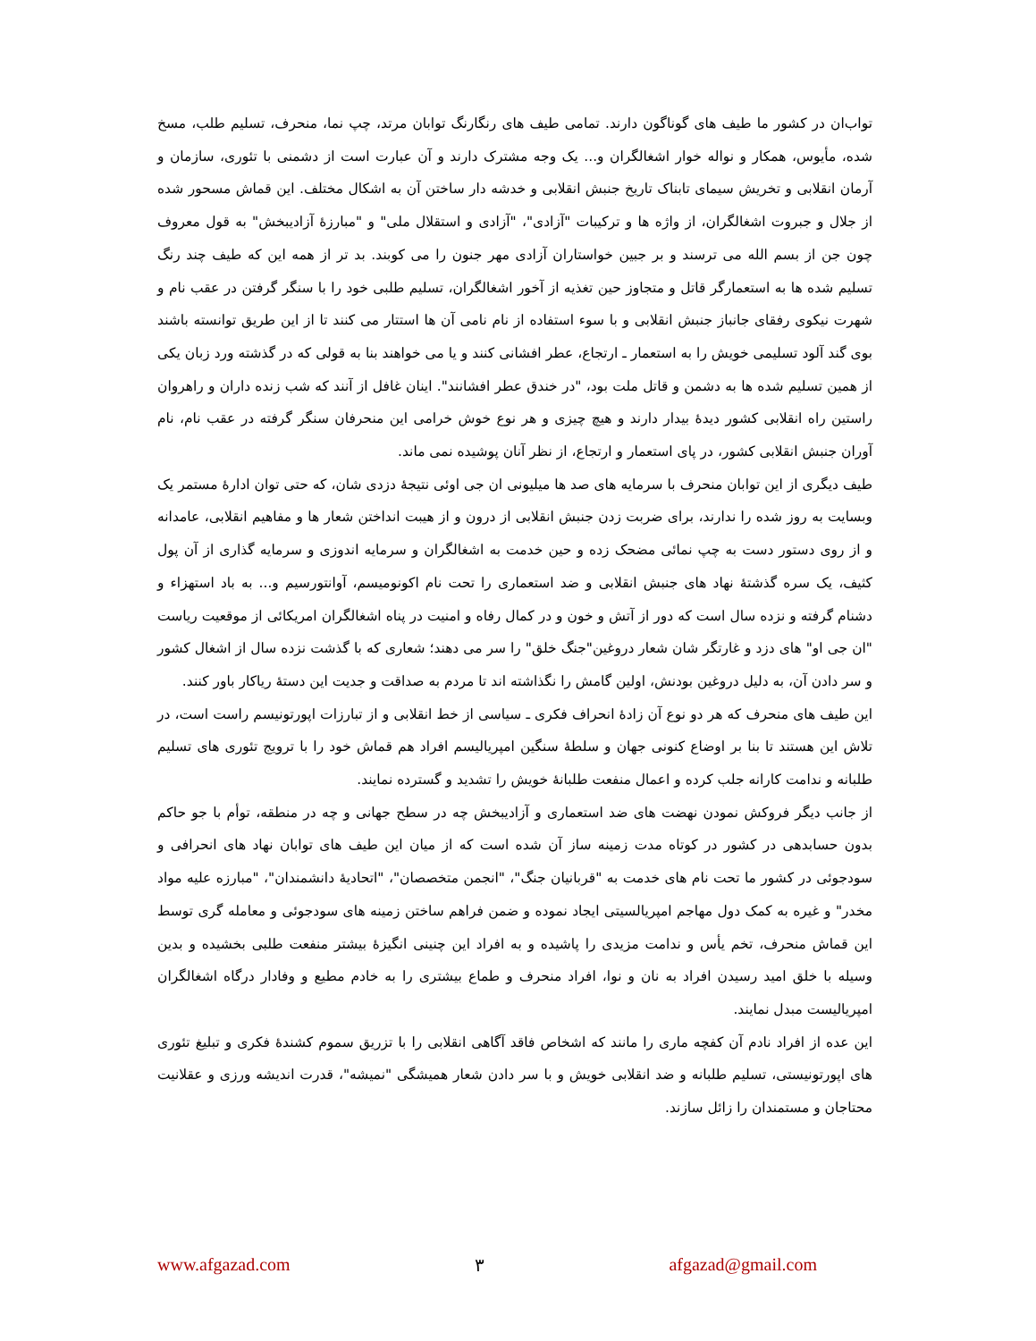تواب‌ان در کشور ما طیف های گوناگون دارند. تمامی طیف های رنگارنگ توابان مرتد، چپ نما، منحرف، تسلیم طلب، مسخ شده، مأیوس، همکار و نواله خوار اشغالگران و... یک وجه مشترک دارند و آن عبارت است از دشمنی با تئوری، سازمان و آرمان انقلابی و تخریش سیمای تابناک تاریخ جنبش انقلابی و خدشه دار ساختن آن به اشکال مختلف. این قماش مسحور شده از جلال و جبروت اشغالگران، از واژه ها و ترکیبات "آزادی"، "آزادی و استقلال ملی" و "مبارزۀ آزادیبخش" به قول معروف چون جن از بسم الله می ترسند و بر جبین خواستاران آزادی مهر جنون را می کوبند. بد تر از همه این که طیف چند رنگ تسلیم شده ها به استعمارگر قاتل و متجاوز حین تغذیه از آخور اشغالگران، تسلیم طلبی خود را با سنگر گرفتن در عقب نام و شهرت نیکوی رفقای جانباز جنبش انقلابی و با سوء استفاده از نام نامی آن ها استتار می کنند تا از این طریق توانسته باشند بوی گند آلود تسلیمی خویش را به استعمار ـ ارتجاع، عطر افشانی کنند و یا می خواهند بنا به قولی که در گذشته ورد زبان یکی از همین تسلیم شده ها به دشمن و قاتل ملت بود، "در خندق عطر افشانند". اینان غافل از آنند که شب زنده داران و راهروان راستین راه انقلابی کشور دیدۀ بیدار دارند و هیچ چیزی و هر نوع خوش خرامی این منحرفان سنگر گرفته در عقب نام، نام آوران جنبش انقلابی کشور، در پای استعمار و ارتجاع، از نظر آنان پوشیده نمی ماند.
طیف دیگری از این توابان منحرف با سرمایه های صد ها میلیونی ان جی اوئی نتیجۀ دزدی شان، که حتی توان ادارۀ مستمر یک وبسایت به روز شده را ندارند، برای ضربت زدن جنبش انقلابی از درون و از هیبت انداختن شعار ها و مفاهیم انقلابی، عامدانه و از روی دستور دست به چپ نمائی مضحک زده و حین خدمت به اشغالگران و سرمایه اندوزی و سرمایه گذاری از آن پول کثیف، یک سره گذشتۀ نهاد های جنبش انقلابی و ضد استعماری را تحت نام اکونومیسم، آوانتورسیم و... به باد استهزاء و دشنام گرفته و نزده سال است که دور از آتش و خون و در کمال رفاه و امنیت در پناه اشغالگران امریکائی از موقعیت ریاست "ان جی او" های دزد و غارتگر شان شعار دروغین"جنگ خلق" را سر می دهند؛ شعاری که با گذشت نزده سال از اشغال کشور و سر دادن آن، به دلیل دروغین بودنش، اولین گامش را نگذاشته اند تا مردم به صداقت و جدیت این دستۀ ریاکار باور کنند.
این طیف های منحرف که هر دو نوع آن زادۀ انحراف فکری ـ سیاسی از خط انقلابی و از تبارزات اپورتونیسم راست است، در تلاش این هستند تا بنا بر اوضاع کنونی جهان و سلطۀ سنگین امپریالیسم افراد هم قماش خود را با ترویج تئوری های تسلیم طلبانه و ندامت کارانه جلب کرده و اعمال منفعت طلبانۀ خویش را تشدید و گسترده نمایند.
از جانب دیگر فروکش نمودن نهضت های ضد استعماری و آزادیبخش چه در سطح جهانی و چه در منطقه، توأم با جو حاکم بدون حسابدهی در کشور در کوتاه مدت زمینه ساز آن شده است که از میان این طیف های توابان نهاد های انحرافی و سودجوئی در کشور ما تحت نام های خدمت به "قربانیان جنگ"، "انجمن متخصصان"، "اتحادیۀ دانشمندان"، "مبارزه علیه مواد مخدر" و غیره به کمک دول مهاجم امپریالسیتی ایجاد نموده و ضمن فراهم ساختن زمینه های سودجوئی و معامله گری توسط این قماش منحرف، تخم یأس و ندامت مزیدی را پاشیده و به افراد این چنینی انگیزۀ بیشتر منفعت طلبی بخشیده و بدین وسیله با خلق امید رسیدن افراد به نان و نوا، افراد منحرف و طماع بیشتری را به خادم مطیع و وفادار درگاه اشغالگران امپریالیست مبدل نمایند.
این عده از افراد نادم آن کفچه ماری را مانند که اشخاص فاقد آگاهی انقلابی را با تزریق سموم کشندۀ فکری و تبلیغ تئوری های اپورتونیستی، تسلیم طلبانه و ضد انقلابی خویش و با سر دادن شعار همیشگی "نمیشه"، قدرت اندیشه ورزی و عقلانیت محتاجان و مستمندان را زائل سازند.
www.afgazad.com ۳ afgazad@gmail.com